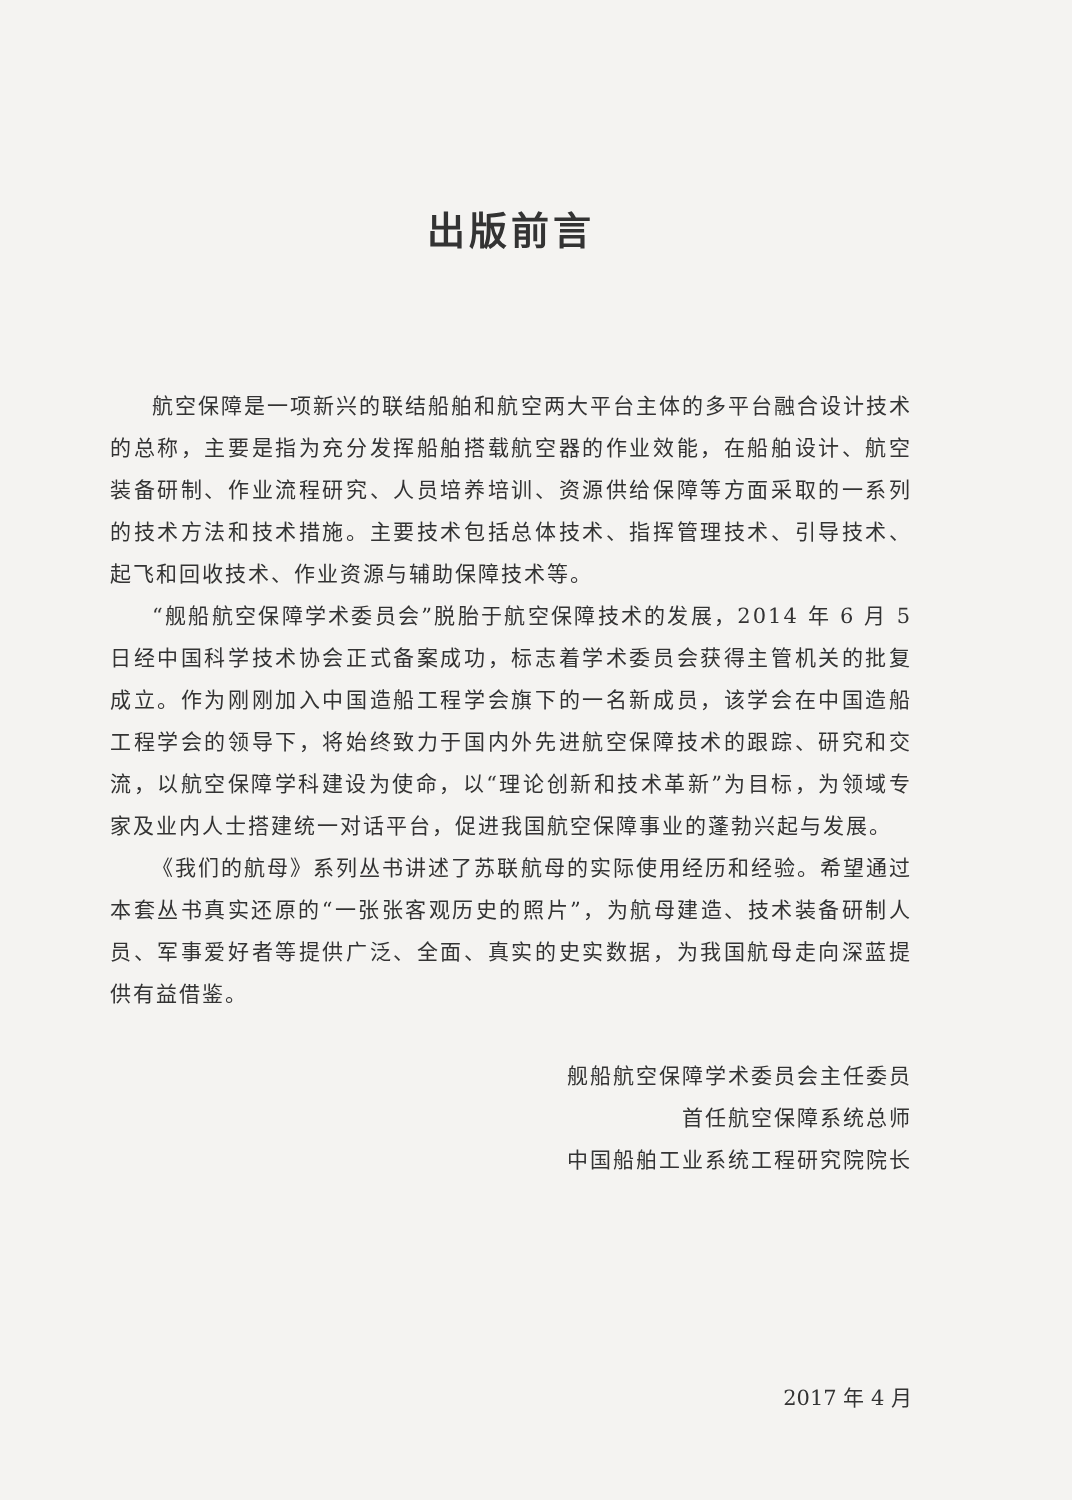出版前言
航空保障是一项新兴的联结船舶和航空两大平台主体的多平台融合设计技术的总称，主要是指为充分发挥船舶搭载航空器的作业效能，在船舶设计、航空装备研制、作业流程研究、人员培养培训、资源供给保障等方面采取的一系列的技术方法和技术措施。主要技术包括总体技术、指挥管理技术、引导技术、起飞和回收技术、作业资源与辅助保障技术等。
“舰船航空保障学术委员会”脱胎于航空保障技术的发展，2014 年 6 月 5 日经中国科学技术协会正式备案成功，标志着学术委员会获得主管机关的批复成立。作为刚刚加入中国造船工程学会旗下的一名新成员，该学会在中国造船工程学会的领导下，将始终致力于国内外先进航空保障技术的跟踪、研究和交流，以航空保障学科建设为使命，以“理论创新和技术革新”为目标，为领域专家及业内人士搭建统一对话平台，促进我国航空保障事业的蓬勃兴起与发展。
《我们的航母》系列丛书讲述了苏联航母的实际使用经历和经验。希望通过本套丛书真实还原的“一张张客观历史的照片”，为航母建造、技术装备研制人员、军事爱好者等提供广泛、全面、真实的史实数据，为我国航母走向深蓝提供有益借鉴。
舰船航空保障学术委员会主任委员
首任航空保障系统总师
中国船舶工业系统工程研究院院长
2017 年 4 月